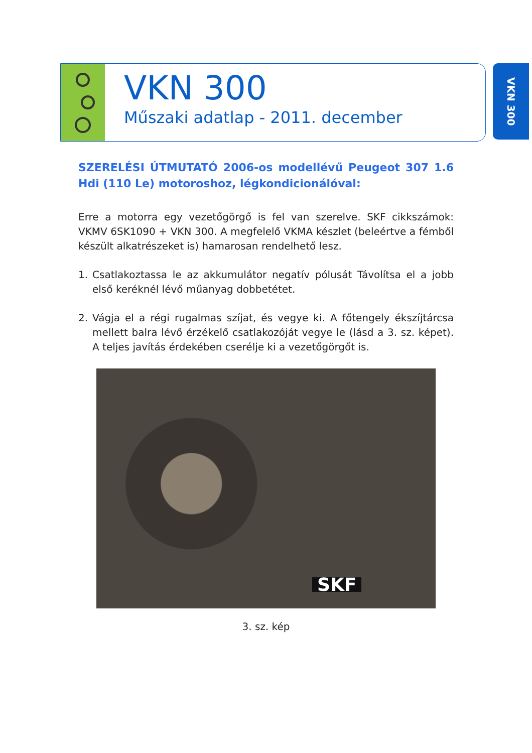VKN 300
Műszaki adatlap - 2011. december
VKN 300
SZERELÉSI ÚTMUTATÓ 2006-os modellévű Peugeot 307 1.6 Hdi (110 Le) motoroshoz, légkondicionálóval:
Erre a motorra egy vezetőgörgő is fel van szerelve. SKF cikkszámok: VKMV 6SK1090 + VKN 300. A megfelelő VKMA készlet (beleértve a fémből készült alkatrészeket is) hamarosan rendelhető lesz.
1. Csatlakoztassa le az akkumulátor negatív pólusát Távolítsa el a jobb első keréknél lévő műanyag dobbetétet.
2. Vágja el a régi rugalmas szíjat, és vegye ki. A főtengely ékszíjtárcsa mellett balra lévő érzékelő csatlakozóját vegye le (lásd a 3. sz. képet). A teljes javítás érdekében cserélje ki a vezetőgörgőt is.
SKF
3. sz. kép